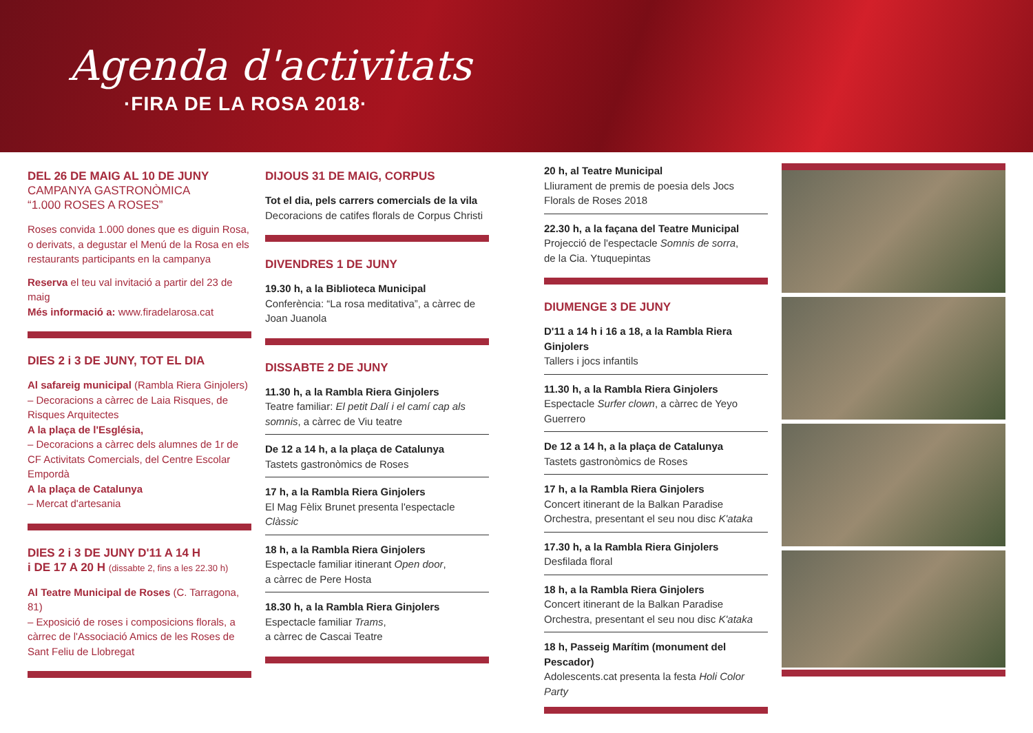Agenda d'activitats
·FIRA DE LA ROSA 2018·
DEL 26 DE MAIG AL 10 DE JUNY
CAMPANYA GASTRONÒMICA
“1.000 ROSES A ROSES”
Roses convida 1.000 dones que es diguin Rosa, o derivats, a degustar el Menú de la Rosa en els restaurants participants en la campanya
Reserva el teu val invitació a partir del 23 de maig
Més informació a: www.firadelarosa.cat
DIES 2 i 3 DE JUNY, TOT EL DIA
Al safareig municipal (Rambla Riera Ginjolers)
– Decoracions a càrrec de Laia Risques, de Risques Arquitectes
A la plaça de l'Església,
– Decoracions a càrrec dels alumnes de 1r de CF Activitats Comercials, del Centre Escolar Empordà
A la plaça de Catalunya
– Mercat d'artesania
DIES 2 i 3 DE JUNY D'11 A 14 H
i DE 17 A 20 H (dissabte 2, fins a les 22.30 h)
Al Teatre Municipal de Roses (C. Tarragona, 81)
– Exposició de roses i composicions florals, a càrrec de l'Associació Amics de les Roses de Sant Feliu de Llobregat
DIJOUS 31 DE MAIG, CORPUS
Tot el dia, pels carrers comercials de la vila
Decoracions de catifes florals de Corpus Christi
DIVENDRES 1 DE JUNY
19.30 h, a la Biblioteca Municipal
Conferència: “La rosa meditativa”, a càrrec de Joan Juanola
DISSABTE 2 DE JUNY
11.30 h, a la Rambla Riera Ginjolers
Teatre familiar: El petit Dalí i el camí cap als somnis, a càrrec de Viu teatre
De 12 a 14 h, a la plaça de Catalunya
Tastets gastronòmics de Roses
17 h, a la Rambla Riera Ginjolers
El Mag Fèlix Brunet presenta l'espectacle Clàssic
18 h, a la Rambla Riera Ginjolers
Espectacle familiar itinerant Open door,
a càrrec de Pere Hosta
18.30 h, a la Rambla Riera Ginjolers
Espectacle familiar Trams,
a càrrec de Cascai Teatre
20 h, al Teatre Municipal
Lliurament de premis de poesia dels Jocs Florals de Roses 2018
22.30 h, a la façana del Teatre Municipal
Projecció de l'espectacle Somnis de sorra,
de la Cia. Ytuquepintas
DIUMENGE 3 DE JUNY
D'11 a 14 h i 16 a 18, a la Rambla Riera Ginjolers
Tallers i jocs infantils
11.30 h, a la Rambla Riera Ginjolers
Espectacle Surfer clown, a càrrec de Yeyo Guerrero
De 12 a 14 h, a la plaça de Catalunya
Tastets gastronòmics de Roses
17 h, a la Rambla Riera Ginjolers
Concert itinerant de la Balkan Paradise Orchestra, presentant el seu nou disc K'ataka
17.30 h, a la Rambla Riera Ginjolers
Desfilada floral
18 h, a la Rambla Riera Ginjolers
Concert itinerant de la Balkan Paradise Orchestra, presentant el seu nou disc K'ataka
18 h, Passeig Marítim (monument del Pescador)
Adolescents.cat presenta la festa Holi Color Party